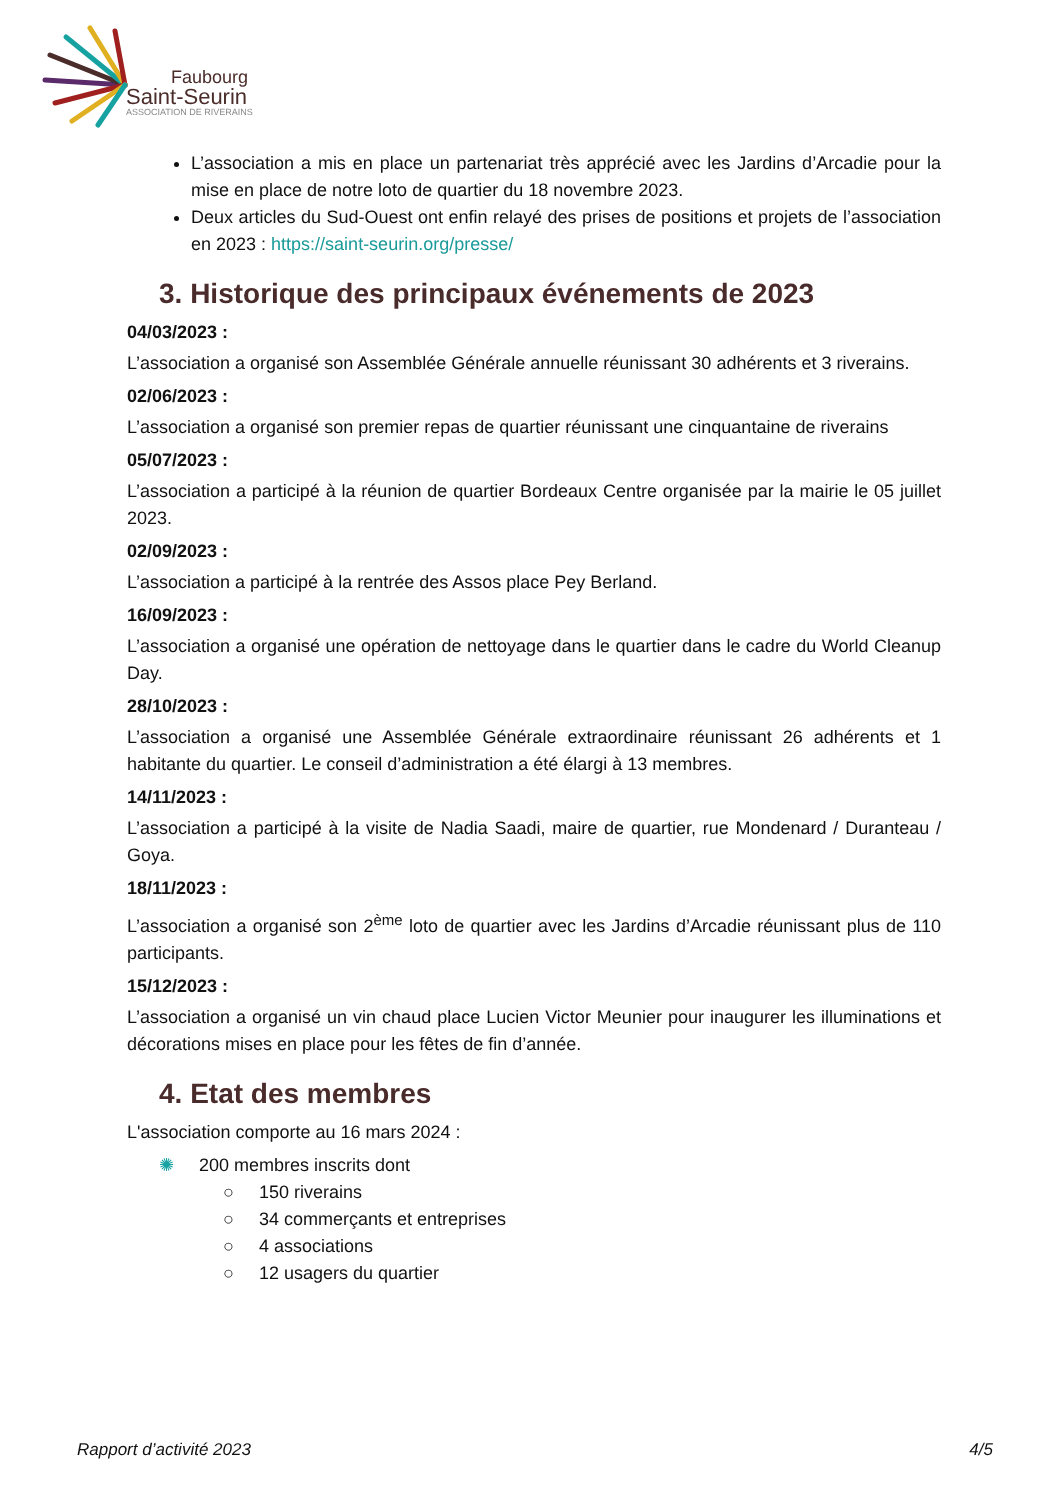Faubourg
Saint-Seurin
ASSOCIATION DE RIVERAINS
L’association a mis en place un partenariat très apprécié avec les Jardins d’Arcadie pour la mise en place de notre loto de quartier du 18 novembre 2023.
Deux articles du Sud-Ouest ont enfin relayé des prises de positions et projets de l’association en 2023 : https://saint-seurin.org/presse/
3. Historique des principaux événements de 2023
04/03/2023 :
L’association a organisé son Assemblée Générale annuelle réunissant 30 adhérents et 3 riverains.
02/06/2023 :
L’association a organisé son premier repas de quartier réunissant une cinquantaine de riverains
05/07/2023 :
L’association a participé à la réunion de quartier Bordeaux Centre organisée par la mairie le 05 juillet 2023.
02/09/2023 :
L’association a participé à la rentrée des Assos place Pey Berland.
16/09/2023 :
L’association a organisé une opération de nettoyage dans le quartier dans le cadre du World Cleanup Day.
28/10/2023 :
L’association a organisé une Assemblée Générale extraordinaire réunissant 26 adhérents et 1 habitante du quartier. Le conseil d’administration a été élargi à 13 membres.
14/11/2023 :
L’association a participé à la visite de Nadia Saadi, maire de quartier, rue Mondenard / Duranteau / Goya.
18/11/2023 :
L’association a organisé son 2<sup>ème</sup> loto de quartier avec les Jardins d’Arcadie réunissant plus de 110 participants.
15/12/2023 :
L’association a organisé un vin chaud place Lucien Victor Meunier pour inaugurer les illuminations et décorations mises en place pour les fêtes de fin d’année.
4. Etat des membres
L'association comporte au 16 mars 2024 :
✺ 200 membres inscrits dont
○ 150 riverains
○ 34 commerçants et entreprises
○ 4 associations
○ 12 usagers du quartier
Rapport d’activité 2023 4/5